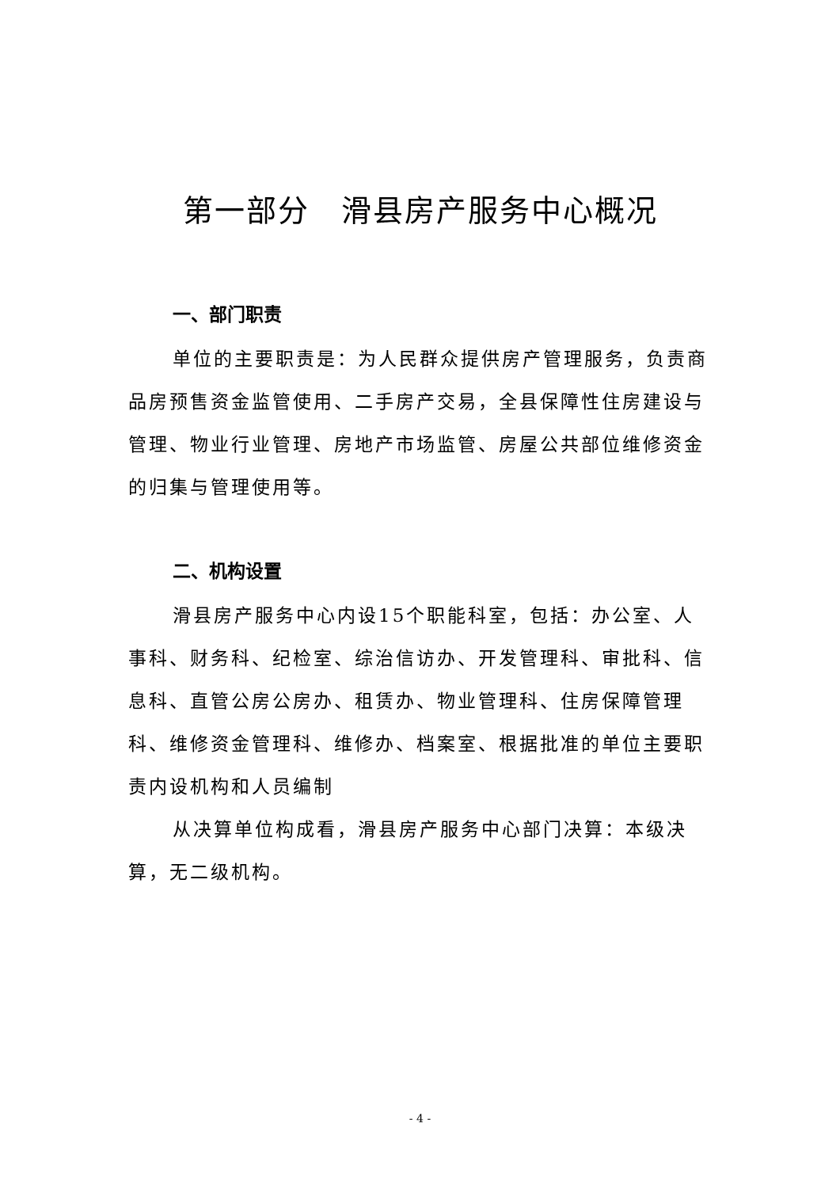第一部分　滑县房产服务中心概况
一、部门职责
单位的主要职责是：为人民群众提供房产管理服务，负责商品房预售资金监管使用、二手房产交易，全县保障性住房建设与管理、物业行业管理、房地产市场监管、房屋公共部位维修资金的归集与管理使用等。
二、机构设置
滑县房产服务中心内设15个职能科室，包括：办公室、人事科、财务科、纪检室、综治信访办、开发管理科、审批科、信息科、直管公房公房办、租赁办、物业管理科、住房保障管理科、维修资金管理科、维修办、档案室、根据批准的单位主要职责内设机构和人员编制
从决算单位构成看，滑县房产服务中心部门决算：本级决算，无二级机构。
- 4 -